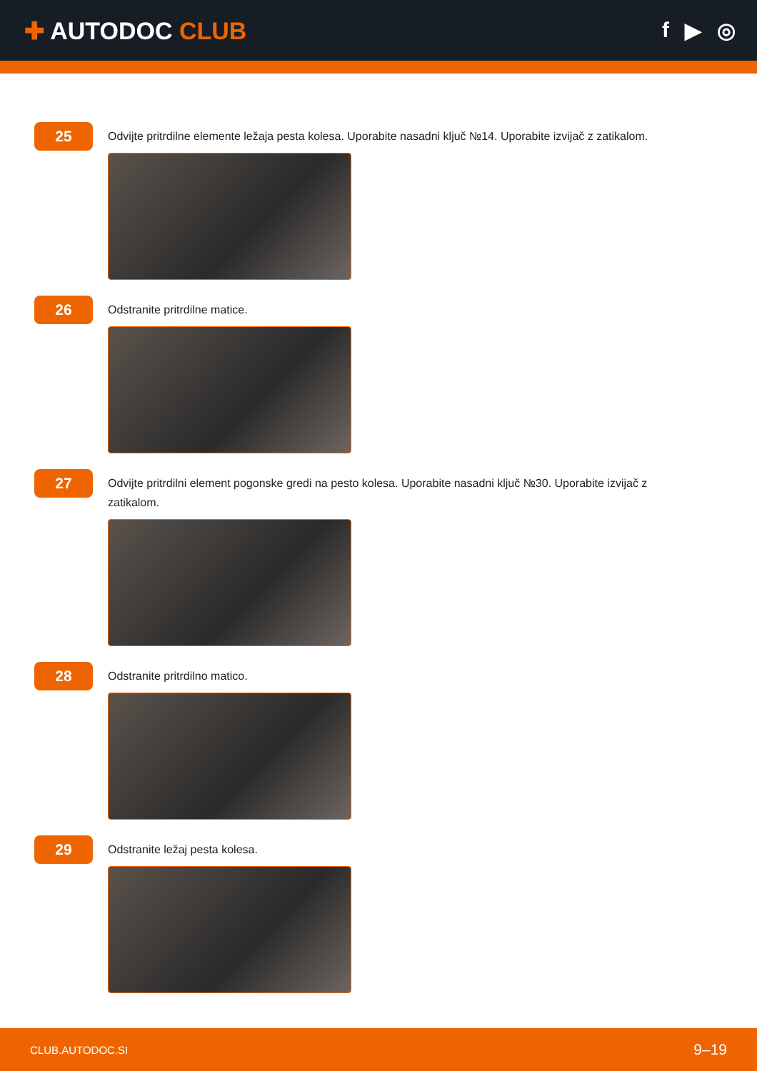✚ AUTODOC CLUB f ▶ ◎
25
Odvijte pritrdilne elemente ležaja pesta kolesa. Uporabite nasadni ključ №14. Uporabite izvijač z zatikalom.
26
Odstranite pritrdilne matice.
27
Odvijte pritrdilni element pogonske gredi na pesto kolesa. Uporabite nasadni ključ №30. Uporabite izvijač z zatikalom.
28
Odstranite pritrdilno matico.
29
Odstranite ležaj pesta kolesa.
CLUB.AUTODOC.SI 9–19